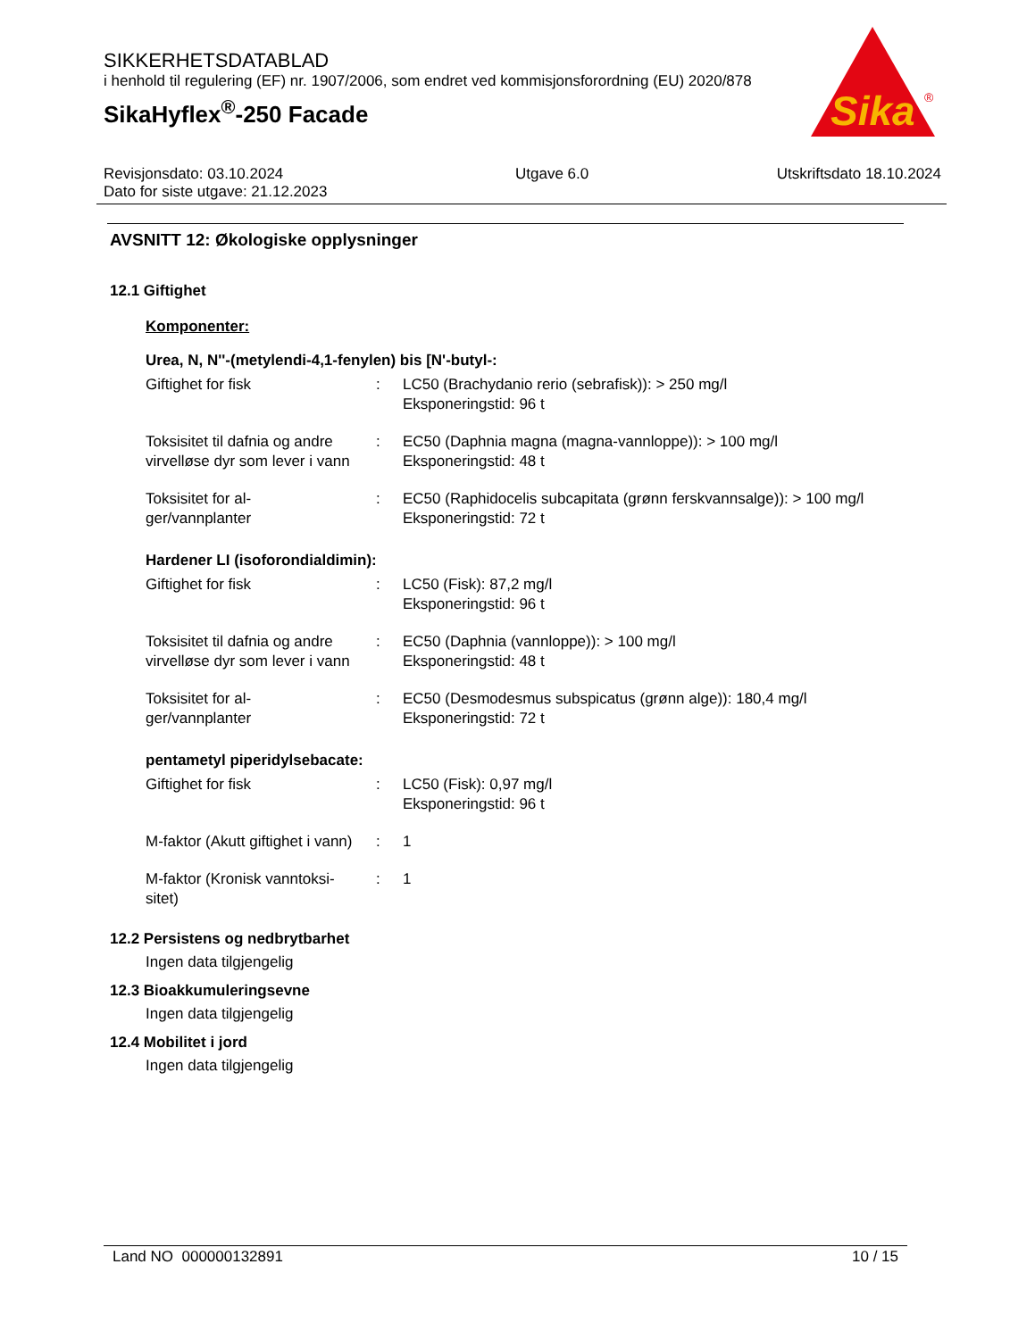SIKKERHETSDATABLAD
i henhold til regulering (EF) nr. 1907/2006, som endret ved kommisjonsforordning (EU) 2020/878
SikaHyflex<sup>®</sup>-250 Facade
Sika
®
Revisjonsdato: 03.10.2024
Dato for siste utgave: 21.12.2023
Utgave 6.0 Utskriftsdato 18.10.2024
AVSNITT 12: Økologiske opplysninger
12.1 Giftighet
Komponenter:
Urea, N, N''-(metylendi-4,1-fenylen) bis [N'-butyl-:
| Giftighet for fisk | : | LC50 (Brachydanio rerio (sebrafisk)): > 250 mg/l Eksponeringstid: 96 t |
| Toksisitet til dafnia og andre virvelløse dyr som lever i vann | : | EC50 (Daphnia magna (magna-vannloppe)): > 100 mg/l Eksponeringstid: 48 t |
| Toksisitet for al- ger/vannplanter | : | EC50 (Raphidocelis subcapitata (grønn ferskvannsalge)): > 100 mg/l Eksponeringstid: 72 t |
Hardener LI (isoforondialdimin):
| Giftighet for fisk | : | LC50 (Fisk): 87,2 mg/l Eksponeringstid: 96 t |
| Toksisitet til dafnia og andre virvelløse dyr som lever i vann | : | EC50 (Daphnia (vannloppe)): > 100 mg/l Eksponeringstid: 48 t |
| Toksisitet for al- ger/vannplanter | : | EC50 (Desmodesmus subspicatus (grønn alge)): 180,4 mg/l Eksponeringstid: 72 t |
pentametyl piperidylsebacate:
| Giftighet for fisk | : | LC50 (Fisk): 0,97 mg/l Eksponeringstid: 96 t |
| M-faktor (Akutt giftighet i vann) | : | 1 |
| M-faktor (Kronisk vanntoksi- sitet) | : | 1 |
12.2 Persistens og nedbrytbarhet
Ingen data tilgjengelig
12.3 Bioakkumuleringsevne
Ingen data tilgjengelig
12.4 Mobilitet i jord
Ingen data tilgjengelig
Land NO 000000132891 10 / 15